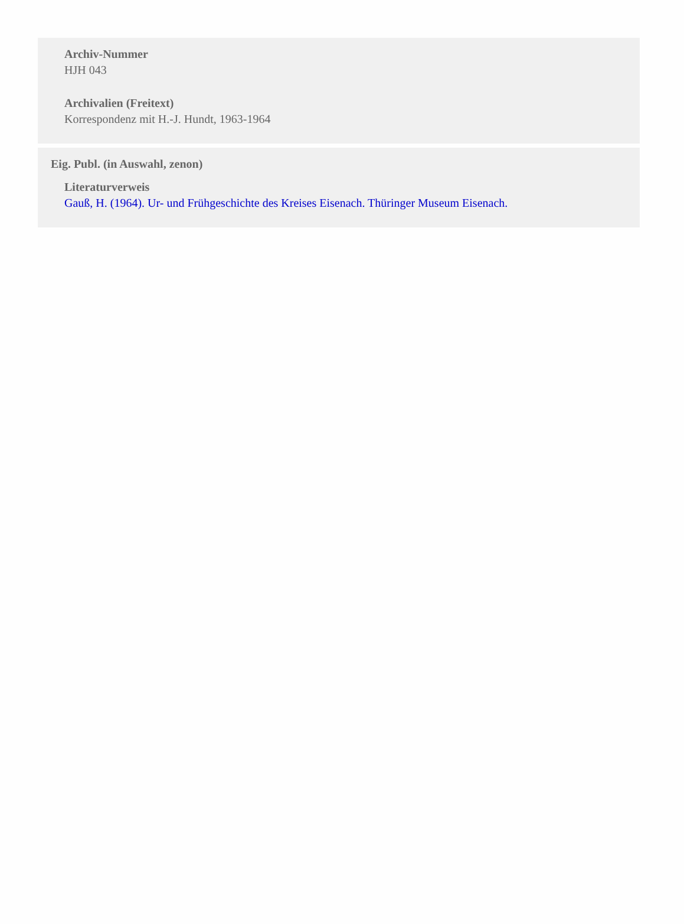Archiv-Nummer
HJH 043
Archivalien (Freitext)
Korrespondenz mit H.-J. Hundt, 1963-1964
Eig. Publ. (in Auswahl, zenon)
Literaturverweis
Gauß, H. (1964). Ur- und Frühgeschichte des Kreises Eisenach. Thüringer Museum Eisenach.